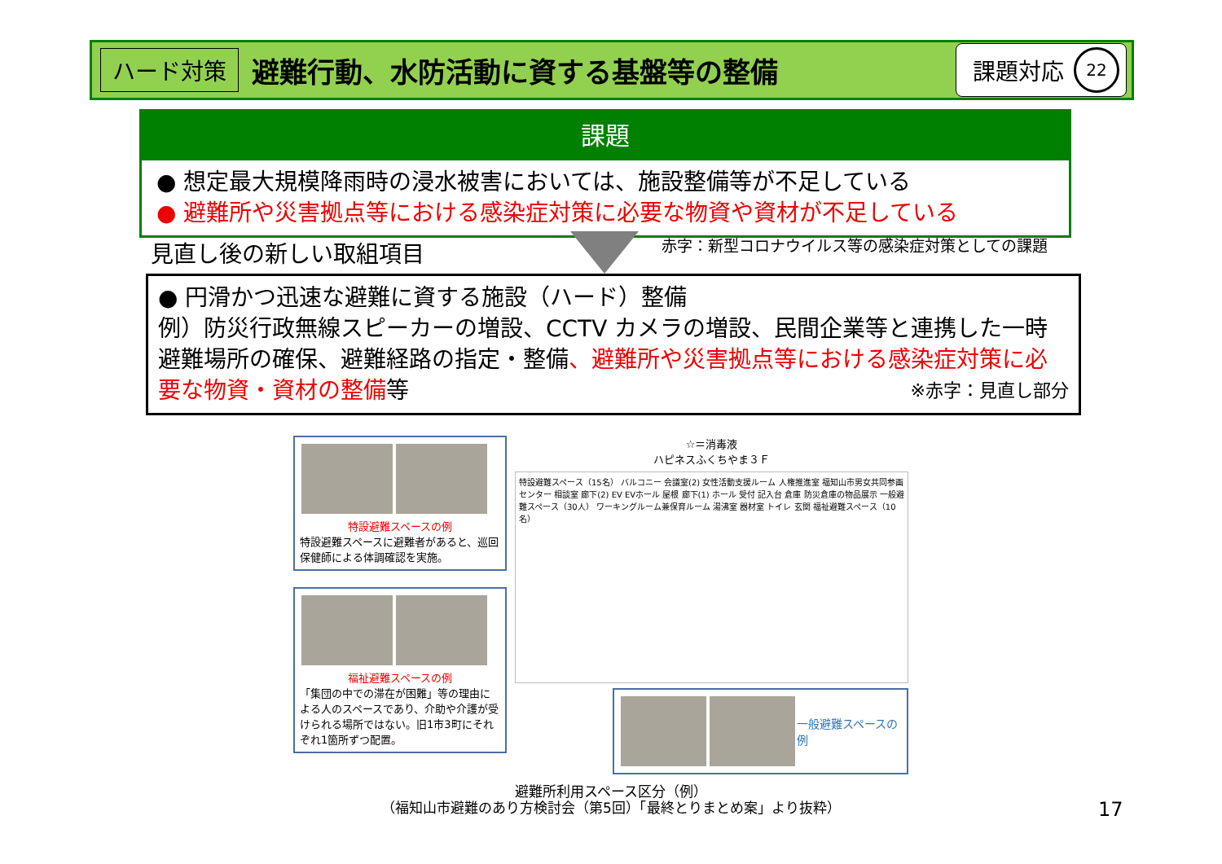ハード対策 避難行動、水防活動に資する基盤等の整備 課題対応 22
課題
● 想定最大規模降雨時の浸水被害においては、施設整備等が不足している
● 避難所や災害拠点等における感染症対策に必要な物資や資材が不足している
見直し後の新しい取組項目
赤字：新型コロナウイルス等の感染症対策としての課題
● 円滑かつ迅速な避難に資する施設（ハード）整備
例）防災行政無線スピーカーの増設、CCTV カメラの増設、民間企業等と連携した一時避難場所の確保、避難経路の指定・整備、避難所や災害拠点等における感染症対策に必要な物資・資材の整備等 ※赤字：見直し部分
特設避難スペースの例
特設避難スペースに避難者があると、巡回保健師による体調確認を実施。
福祉避難スペースの例
「集団の中での滞在が困難」等の理由による人のスペースであり、介助や介護が受けられる場所ではない。旧1市3町にそれぞれ1箇所ずつ配置。
☆＝消毒液
ハピネスふくちやま３Ｆ
特設避難スペース（15名） バルコニー 会議室(2) 女性活動支援ルーム 人権推進室 福知山市男女共同参画センター 相談室 廊下(2) EV EVホール 屋根 廊下(1) ホール 受付 記入台 倉庫 防災倉庫の物品展示 一般避難スペース（30人） ワーキングルーム兼保育ルーム 湯沸室 器材室 トイレ 玄関 福祉避難スペース（10名）
一般避難スペースの例
避難所利用スペース区分（例）
（福知山市避難のあり方検討会（第5回）「最終とりまとめ案」より抜粋）
17